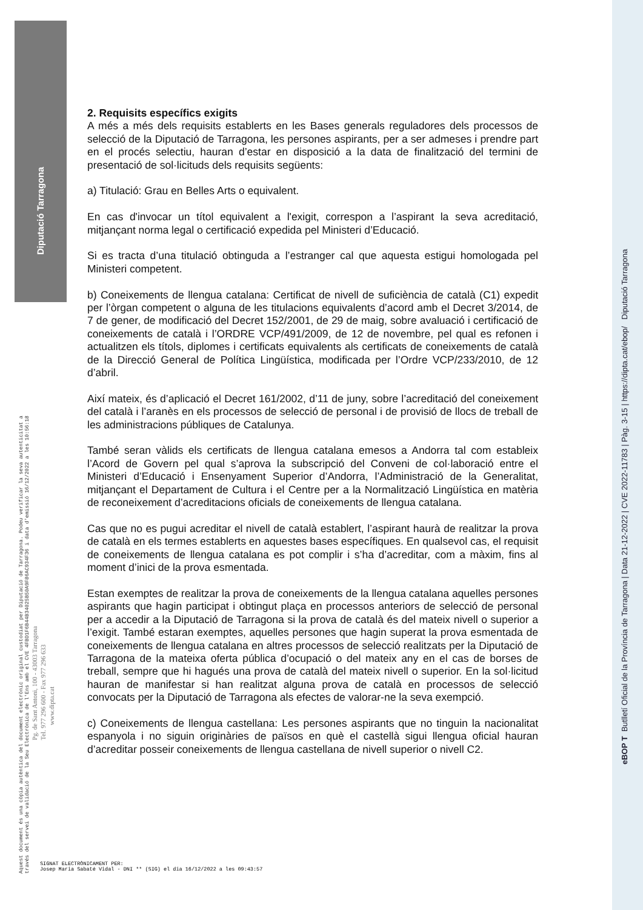Diputació Tarragona
2. Requisits específics exigits
A més a més dels requisits establerts en les Bases generals reguladores dels processos de selecció de la Diputació de Tarragona, les persones aspirants, per a ser admeses i prendre part en el procés selectiu, hauran d’estar en disposició a la data de finalització del termini de presentació de sol·licituds dels requisits següents:
a) Titulació: Grau en Belles Arts o equivalent.
En cas d'invocar un títol equivalent a l'exigit, correspon a l’aspirant la seva acreditació, mitjançant norma legal o certificació expedida pel Ministeri d’Educació.
Si es tracta d’una titulació obtinguda a l’estranger cal que aquesta estigui homologada pel Ministeri competent.
b) Coneixements de llengua catalana: Certificat de nivell de suficiència de català (C1) expedit per l’òrgan competent o alguna de les titulacions equivalents d’acord amb el Decret 3/2014, de 7 de gener, de modificació del Decret 152/2001, de 29 de maig, sobre avaluació i certificació de coneixements de català i l’ORDRE VCP/491/2009, de 12 de novembre, pel qual es refonen i actualitzen els títols, diplomes i certificats equivalents als certificats de coneixements de català de la Direcció General de Política Lingüística, modificada per l’Ordre VCP/233/2010, de 12 d’abril.
Així mateix, és d’aplicació el Decret 161/2002, d’11 de juny, sobre l’acreditació del coneixement del català i l’aranès en els processos de selecció de personal i de provisió de llocs de treball de les administracions públiques de Catalunya.
També seran vàlids els certificats de llengua catalana emesos a Andorra tal com estableix l’Acord de Govern pel qual s’aprova la subscripció del Conveni de col·laboració entre el Ministeri d’Educació i Ensenyament Superior d’Andorra, l’Administració de la Generalitat, mitjançant el Departament de Cultura i el Centre per a la Normalització Lingüística en matèria de reconeixement d’acreditacions oficials de coneixements de llengua catalana.
Cas que no es pugui acreditar el nivell de català establert, l’aspirant haurà de realitzar la prova de català en els termes establerts en aquestes bases específiques. En qualsevol cas, el requisit de coneixements de llengua catalana es pot complir i s’ha d’acreditar, com a màxim, fins al moment d’inici de la prova esmentada.
Estan exemptes de realitzar la prova de coneixements de la llengua catalana aquelles persones aspirants que hagin participat i obtingut plaça en processos anteriors de selecció de personal per a accedir a la Diputació de Tarragona si la prova de català és del mateix nivell o superior a l’exigit. També estaran exemptes, aquelles persones que hagin superat la prova esmentada de coneixements de llengua catalana en altres processos de selecció realitzats per la Diputació de Tarragona de la mateixa oferta pública d’ocupació o del mateix any en el cas de borses de treball, sempre que hi hagués una prova de català del mateix nivell o superior. En la sol·licitud hauran de manifestar si han realitzat alguna prova de català en processos de selecció convocats per la Diputació de Tarragona als efectes de valorar-ne la seva exempció.
c) Coneixements de llengua castellana: Les persones aspirants que no tinguin la nacionalitat espanyola i no siguin originàries de països en què el castellà sigui llengua oficial hauran d’acreditar posseir coneixements de llengua castellana de nivell superior o nivell C2.
Aquest document és una còpia autèntica del document electrònic original custodiat per Diputació de Tarragona. Podeu verificar la seva autenticitat a
través del servei de validació de la Seu Electrònica de l'Ens amb el CVE 4FBD1F6B44B34025B50A9F86AC934F36 i data d'emissió 16/12/2022 a les 10:56:18
Pg. de Sant Antoni, 100 - 43003 Tarragona
Tel. 977 296 600 - Fax 977 296 633
www.dipta.cat
eBOP T Butlletí Oficial de la Província de Tarragona | Data 21-12-2022 | CVE 2022-11783 | Pàg. 3-15 | https://dipta.cat/ebop/ Diputació Tarragona
SIGNAT ELECTRÒNICAMENT PER:
Josep Maria Sabaté Vidal - DNI ** (SIG) el dia 16/12/2022 a les 09:43:57